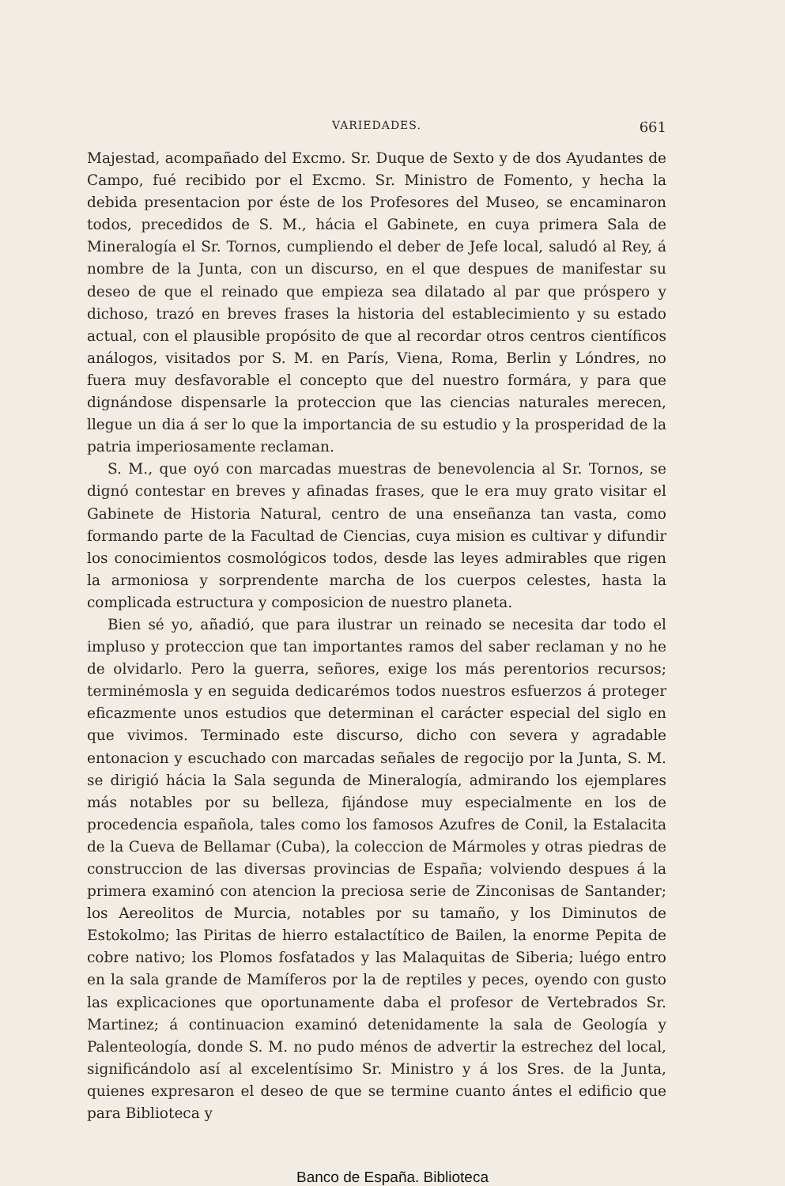VARIEDADES. 661
Majestad, acompañado del Excmo. Sr. Duque de Sexto y de dos Ayudantes de Campo, fué recibido por el Excmo. Sr. Ministro de Fomento, y hecha la debida presentacion por éste de los Profesores del Museo, se encaminaron todos, precedidos de S. M., hácia el Gabinete, en cuya primera Sala de Mineralogía el Sr. Tornos, cumpliendo el deber de Jefe local, saludó al Rey, á nombre de la Junta, con un discurso, en el que despues de manifestar su deseo de que el reinado que empieza sea dilatado al par que próspero y dichoso, trazó en breves frases la historia del establecimiento y su estado actual, con el plausible propósito de que al recordar otros centros científicos análogos, visitados por S. M. en París, Viena, Roma, Berlin y Lóndres, no fuera muy desfavorable el concepto que del nuestro formára, y para que dignándose dispensarle la proteccion que las ciencias naturales merecen, llegue un dia á ser lo que la importancia de su estudio y la prosperidad de la patria imperiosamente reclaman.
S. M., que oyó con marcadas muestras de benevolencia al Sr. Tornos, se dignó contestar en breves y afinadas frases, que le era muy grato visitar el Gabinete de Historia Natural, centro de una enseñanza tan vasta, como formando parte de la Facultad de Ciencias, cuya mision es cultivar y difundir los conocimientos cosmológicos todos, desde las leyes admirables que rigen la armoniosa y sorprendente marcha de los cuerpos celestes, hasta la complicada estructura y composicion de nuestro planeta.
Bien sé yo, añadió, que para ilustrar un reinado se necesita dar todo el impluso y proteccion que tan importantes ramos del saber reclaman y no he de olvidarlo. Pero la guerra, señores, exige los más perentorios recursos; terminémosla y en seguida dedicarémos todos nuestros esfuerzos á proteger eficazmente unos estudios que determinan el carácter especial del siglo en que vivimos. Terminado este discurso, dicho con severa y agradable entonacion y escuchado con marcadas señales de regocijo por la Junta, S. M. se dirigió hácia la Sala segunda de Mineralogía, admirando los ejemplares más notables por su belleza, fijándose muy especialmente en los de procedencia española, tales como los famosos Azufres de Conil, la Estalacita de la Cueva de Bellamar (Cuba), la coleccion de Mármoles y otras piedras de construccion de las diversas provincias de España; volviendo despues á la primera examinó con atencion la preciosa serie de Zinconisas de Santander; los Aereolitos de Murcia, notables por su tamaño, y los Diminutos de Estokolmo; las Piritas de hierro estalactítico de Bailen, la enorme Pepita de cobre nativo; los Plomos fosfatados y las Malaquitas de Siberia; luégo entro en la sala grande de Mamíferos por la de reptiles y peces, oyendo con gusto las explicaciones que oportunamente daba el profesor de Vertebrados Sr. Martinez; á continuacion examinó detenidamente la sala de Geología y Palenteología, donde S. M. no pudo ménos de advertir la estrechez del local, significándolo así al excelentísimo Sr. Ministro y á los Sres. de la Junta, quienes expresaron el deseo de que se termine cuanto ántes el edificio que para Biblioteca y
Banco de España. Biblioteca